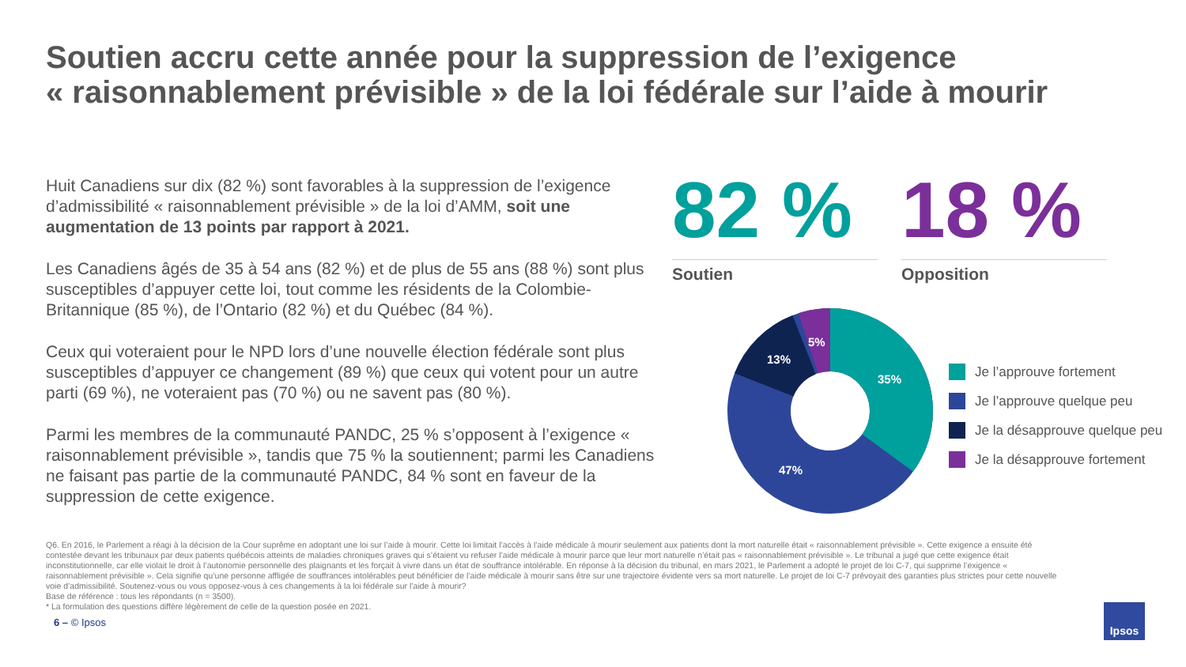Soutien accru cette année pour la suppression de l’exigence
« raisonnablement prévisible » de la loi fédérale sur l’aide à mourir
Huit Canadiens sur dix (82 %) sont favorables à la suppression de l’exigence d’admissibilité « raisonnablement prévisible » de la loi d’AMM, soit une augmentation de 13 points par rapport à 2021.
Les Canadiens âgés de 35 à 54 ans (82 %) et de plus de 55 ans (88 %) sont plus susceptibles d’appuyer cette loi, tout comme les résidents de la Colombie-Britannique (85 %), de l’Ontario (82 %) et du Québec (84 %).
Ceux qui voteraient pour le NPD lors d’une nouvelle élection fédérale sont plus susceptibles d’appuyer ce changement (89 %) que ceux qui votent pour un autre parti (69 %), ne voteraient pas (70 %) ou ne savent pas (80 %).
Parmi les membres de la communauté PANDC, 25 % s’opposent à l’exigence « raisonnablement prévisible », tandis que 75 % la soutiennent; parmi les Canadiens ne faisant pas partie de la communauté PANDC, 84 % sont en faveur de la suppression de cette exigence.
82 %
Soutien
18 %
Opposition
35%
47%
13%
5%
Je l’approuve fortement
Je l’approuve quelque peu
Je la désapprouve quelque peu
Je la désapprouve fortement
Q6. En 2016, le Parlement a réagi à la décision de la Cour suprême en adoptant une loi sur l’aide à mourir. Cette loi limitait l’accès à l’aide médicale à mourir seulement aux patients dont la mort naturelle était « raisonnablement prévisible ». Cette exigence a ensuite été contestée devant les tribunaux par deux patients québécois atteints de maladies chroniques graves qui s’étaient vu refuser l’aide médicale à mourir parce que leur mort naturelle n’était pas « raisonnablement prévisible ». Le tribunal a jugé que cette exigence était inconstitutionnelle, car elle violait le droit à l’autonomie personnelle des plaignants et les forçait à vivre dans un état de souffrance intolérable. En réponse à la décision du tribunal, en mars 2021, le Parlement a adopté le projet de loi C-7, qui supprime l’exigence « raisonnablement prévisible ». Cela signifie qu’une personne affligée de souffrances intolérables peut bénéficier de l’aide médicale à mourir sans être sur une trajectoire évidente vers sa mort naturelle. Le projet de loi C-7 prévoyait des garanties plus strictes pour cette nouvelle voie d’admissibilité. Soutenez-vous ou vous opposez-vous à ces changements à la loi fédérale sur l’aide à mourir?
Base de référence : tous les répondants (n = 3500).
* La formulation des questions diffère légèrement de celle de la question posée en 2021.
6 – © Ipsos
Ipsos